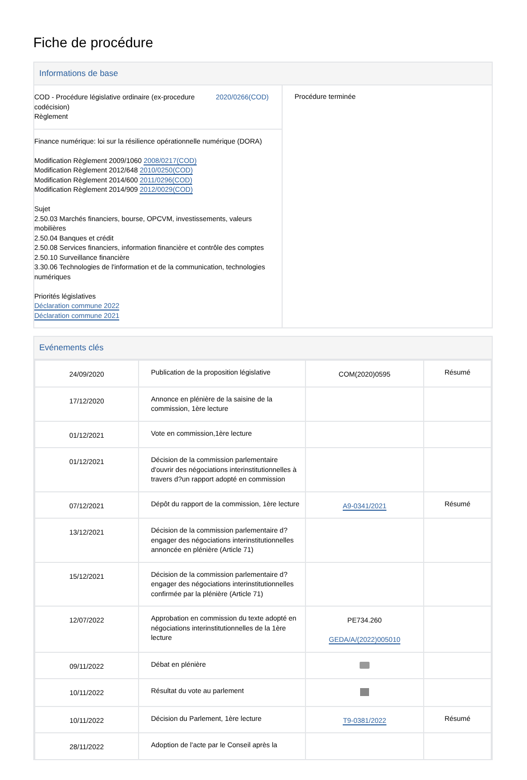Fiche de procédure
Informations de base
COD - Procédure législative ordinaire (ex-procedure codécision)
Règlement
2020/0266(COD)
Finance numérique: loi sur la résilience opérationnelle numérique (DORA)
Modification Règlement 2009/1060 2008/0217(COD)
Modification Règlement 2012/648 2010/0250(COD)
Modification Règlement 2014/600 2011/0296(COD)
Modification Règlement 2014/909 2012/0029(COD)
Sujet
2.50.03 Marchés financiers, bourse, OPCVM, investissements, valeurs mobilières
2.50.04 Banques et crédit
2.50.08 Services financiers, information financière et contrôle des comptes
2.50.10 Surveillance financière
3.30.06 Technologies de l'information et de la communication, technologies numériques
Priorités législatives
Déclaration commune 2022
Déclaration commune 2021
Procédure terminée
Evénements clés
| 24/09/2020 | Publication de la proposition législative | COM(2020)0595 | Résumé |
| 17/12/2020 | Annonce en plénière de la saisine de la commission, 1ère lecture | | |
| 01/12/2021 | Vote en commission,1ère lecture | | |
| 01/12/2021 | Décision de la commission parlementaire d'ouvrir des négociations interinstitutionnelles à travers d?un rapport adopté en commission | | |
| 07/12/2021 | Dépôt du rapport de la commission, 1ère lecture | A9-0341/2021 | Résumé |
| 13/12/2021 | Décision de la commission parlementaire d?engager des négociations interinstitutionnelles annoncée en plénière (Article 71) | | |
| 15/12/2021 | Décision de la commission parlementaire d?engager des négociations interinstitutionnelles confirmée par la plénière (Article 71) | | |
| 12/07/2022 | Approbation en commission du texte adopté en négociations interinstitutionnelles de la 1ère lecture | PE734.260 GEDA/A/(2022)005010 | |
| 09/11/2022 | Débat en plénière | | |
| 10/11/2022 | Résultat du vote au parlement | | |
| 10/11/2022 | Décision du Parlement, 1ère lecture | T9-0381/2022 | Résumé |
| 28/11/2022 | Adoption de l'acte par le Conseil après la | | |